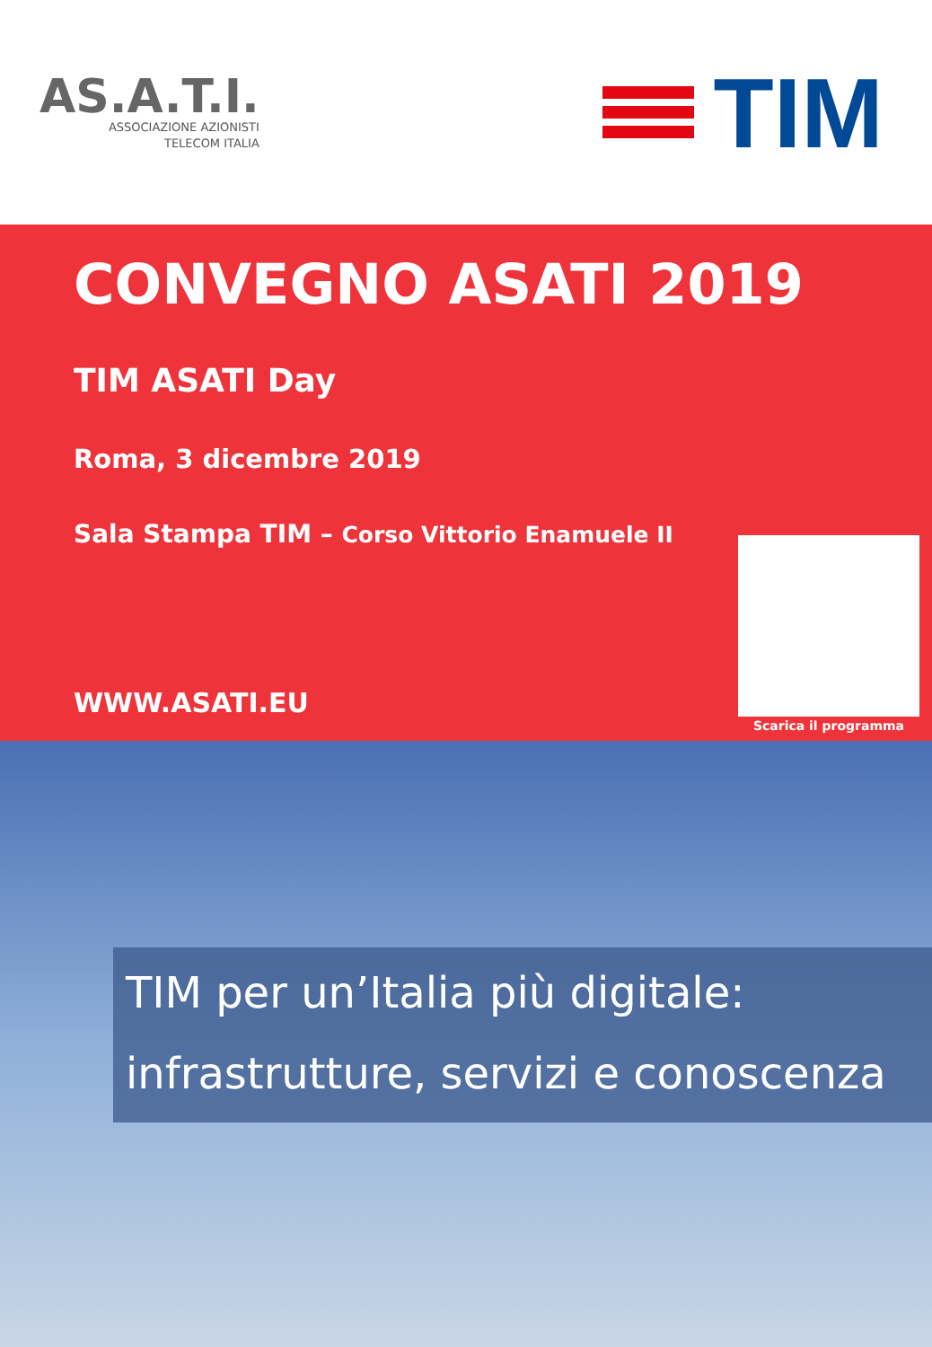AS.A.T.I.
ASSOCIAZIONE AZIONISTI
TELECOM ITALIA
TIM
CONVEGNO ASATI 2019
TIM ASATI Day
Roma, 3 dicembre 2019
Sala Stampa TIM – Corso Vittorio Enamuele II
WWW.ASATI.EU
Scarica il programma
TIM per un’Italia più digitale: infrastrutture, servizi e conoscenza